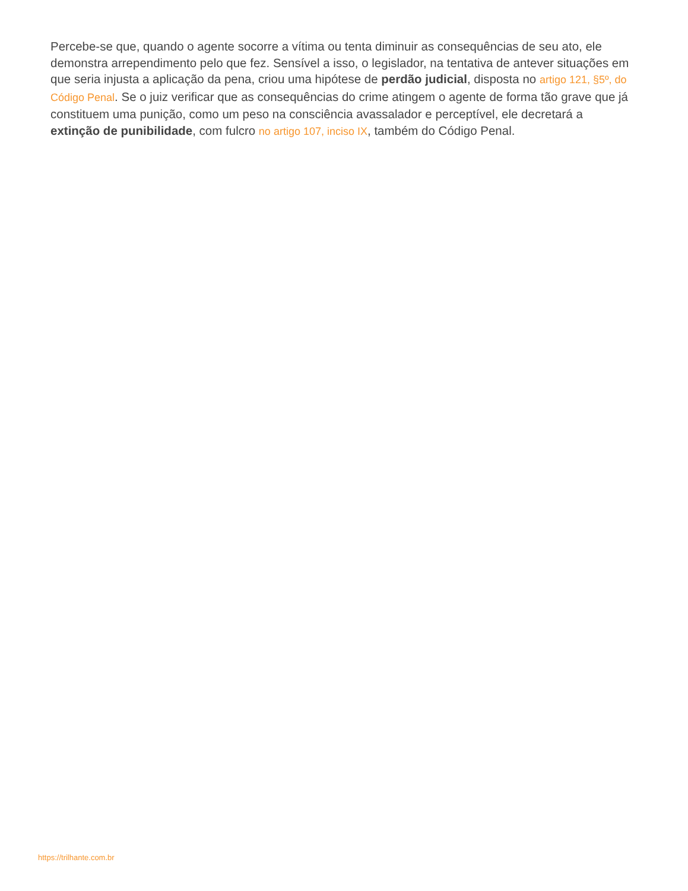Percebe-se que, quando o agente socorre a vítima ou tenta diminuir as consequências de seu ato, ele demonstra arrependimento pelo que fez. Sensível a isso, o legislador, na tentativa de antever situações em que seria injusta a aplicação da pena, criou uma hipótese de perdão judicial, disposta no artigo 121, §5º, do Código Penal. Se o juiz verificar que as consequências do crime atingem o agente de forma tão grave que já constituem uma punição, como um peso na consciência avassalador e perceptível, ele decretará a extinção de punibilidade, com fulcro no artigo 107, inciso IX, também do Código Penal.
https://trilhante.com.br